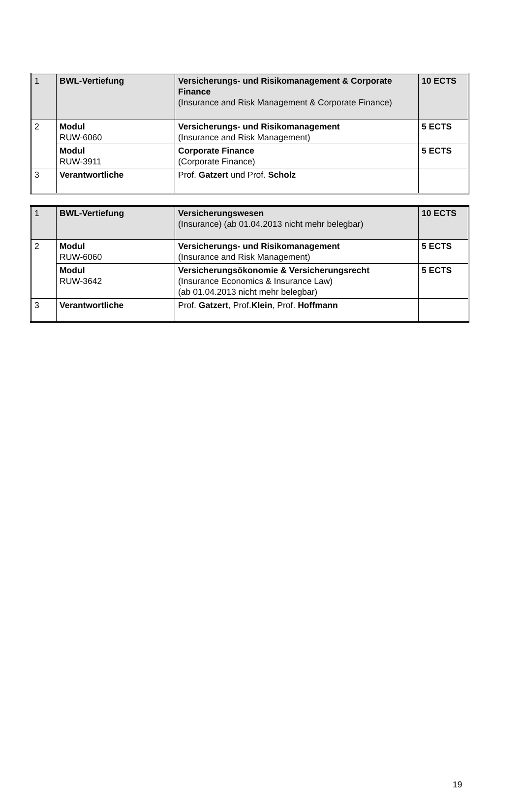| 1 | BWL-Vertiefung | Versicherungs- und Risikomanagement & Corporate Finance (Insurance and Risk Management & Corporate Finance) | 10 ECTS |
| 2 | Modul RUW-6060 | Versicherungs- und Risikomanagement (Insurance and Risk Management) | 5 ECTS |
| | Modul RUW-3911 | Corporate Finance (Corporate Finance) | 5 ECTS |
| 3 | Verantwortliche | Prof. Gatzert und Prof. Scholz | |
| 1 | BWL-Vertiefung | Versicherungswesen (Insurance) (ab 01.04.2013 nicht mehr belegbar) | 10 ECTS |
| 2 | Modul RUW-6060 | Versicherungs- und Risikomanagement (Insurance and Risk Management) | 5 ECTS |
| | Modul RUW-3642 | Versicherungsökonomie & Versicherungsrecht (Insurance Economics & Insurance Law) (ab 01.04.2013 nicht mehr belegbar) | 5 ECTS |
| 3 | Verantwortliche | Prof. Gatzert , Prof. Klein , Prof. Hoffmann | |
19